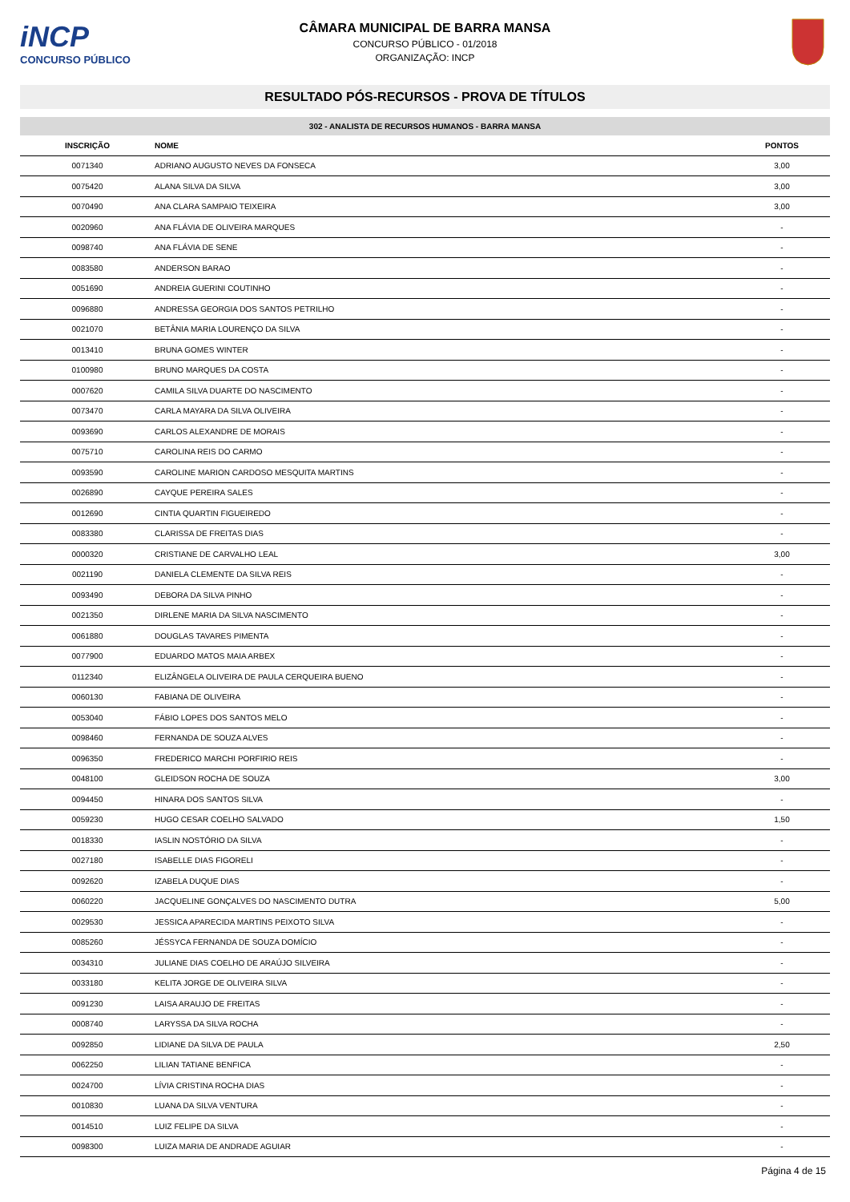iNCP
CONCURSO PÚBLICO
CÂMARA MUNICIPAL DE BARRA MANSA
CONCURSO PÚBLICO - 01/2018
ORGANIZAÇÃO: INCP
RESULTADO PÓS-RECURSOS - PROVA DE TÍTULOS
302 - ANALISTA DE RECURSOS HUMANOS - BARRA MANSA
| INSCRIÇÃO | NOME | PONTOS |
| --- | --- | --- |
| 0071340 | ADRIANO AUGUSTO NEVES DA FONSECA | 3,00 |
| 0075420 | ALANA SILVA DA SILVA | 3,00 |
| 0070490 | ANA CLARA SAMPAIO TEIXEIRA | 3,00 |
| 0020960 | ANA FLÁVIA DE OLIVEIRA MARQUES | - |
| 0098740 | ANA FLÁVIA DE SENE | - |
| 0083580 | ANDERSON BARAO | - |
| 0051690 | ANDREIA GUERINI COUTINHO | - |
| 0096880 | ANDRESSA GEORGIA DOS SANTOS PETRILHO | - |
| 0021070 | BETÂNIA MARIA LOURENÇO DA SILVA | - |
| 0013410 | BRUNA GOMES WINTER | - |
| 0100980 | BRUNO MARQUES DA COSTA | - |
| 0007620 | CAMILA SILVA DUARTE DO NASCIMENTO | - |
| 0073470 | CARLA MAYARA DA SILVA OLIVEIRA | - |
| 0093690 | CARLOS ALEXANDRE DE MORAIS | - |
| 0075710 | CAROLINA REIS DO CARMO | - |
| 0093590 | CAROLINE MARION CARDOSO MESQUITA MARTINS | - |
| 0026890 | CAYQUE PEREIRA SALES | - |
| 0012690 | CINTIA QUARTIN FIGUEIREDO | - |
| 0083380 | CLARISSA DE FREITAS DIAS | - |
| 0000320 | CRISTIANE DE CARVALHO LEAL | 3,00 |
| 0021190 | DANIELA CLEMENTE DA SILVA REIS | - |
| 0093490 | DEBORA DA SILVA PINHO | - |
| 0021350 | DIRLENE MARIA DA SILVA NASCIMENTO | - |
| 0061880 | DOUGLAS TAVARES PIMENTA | - |
| 0077900 | EDUARDO MATOS MAIA ARBEX | - |
| 0112340 | ELIZÂNGELA OLIVEIRA DE PAULA CERQUEIRA BUENO | - |
| 0060130 | FABIANA DE OLIVEIRA | - |
| 0053040 | FÁBIO LOPES DOS SANTOS MELO | - |
| 0098460 | FERNANDA DE SOUZA ALVES | - |
| 0096350 | FREDERICO MARCHI PORFIRIO REIS | - |
| 0048100 | GLEIDSON ROCHA DE SOUZA | 3,00 |
| 0094450 | HINARA DOS SANTOS SILVA | - |
| 0059230 | HUGO CESAR COELHO SALVADO | 1,50 |
| 0018330 | IASLIN NOSTÓRIO DA SILVA | - |
| 0027180 | ISABELLE DIAS FIGORELI | - |
| 0092620 | IZABELA DUQUE DIAS | - |
| 0060220 | JACQUELINE GONÇALVES DO NASCIMENTO DUTRA | 5,00 |
| 0029530 | JESSICA APARECIDA MARTINS PEIXOTO SILVA | - |
| 0085260 | JÉSSYCA FERNANDA DE SOUZA DOMÍCIO | - |
| 0034310 | JULIANE DIAS COELHO DE ARAÚJO SILVEIRA | - |
| 0033180 | KELITA JORGE DE OLIVEIRA SILVA | - |
| 0091230 | LAISA ARAUJO DE FREITAS | - |
| 0008740 | LARYSSA DA SILVA ROCHA | - |
| 0092850 | LIDIANE DA SILVA DE PAULA | 2,50 |
| 0062250 | LILIAN TATIANE BENFICA | - |
| 0024700 | LÍVIA CRISTINA ROCHA DIAS | - |
| 0010830 | LUANA DA SILVA VENTURA | - |
| 0014510 | LUIZ FELIPE DA SILVA | - |
| 0098300 | LUIZA MARIA DE ANDRADE AGUIAR | - |
Página 4 de 15